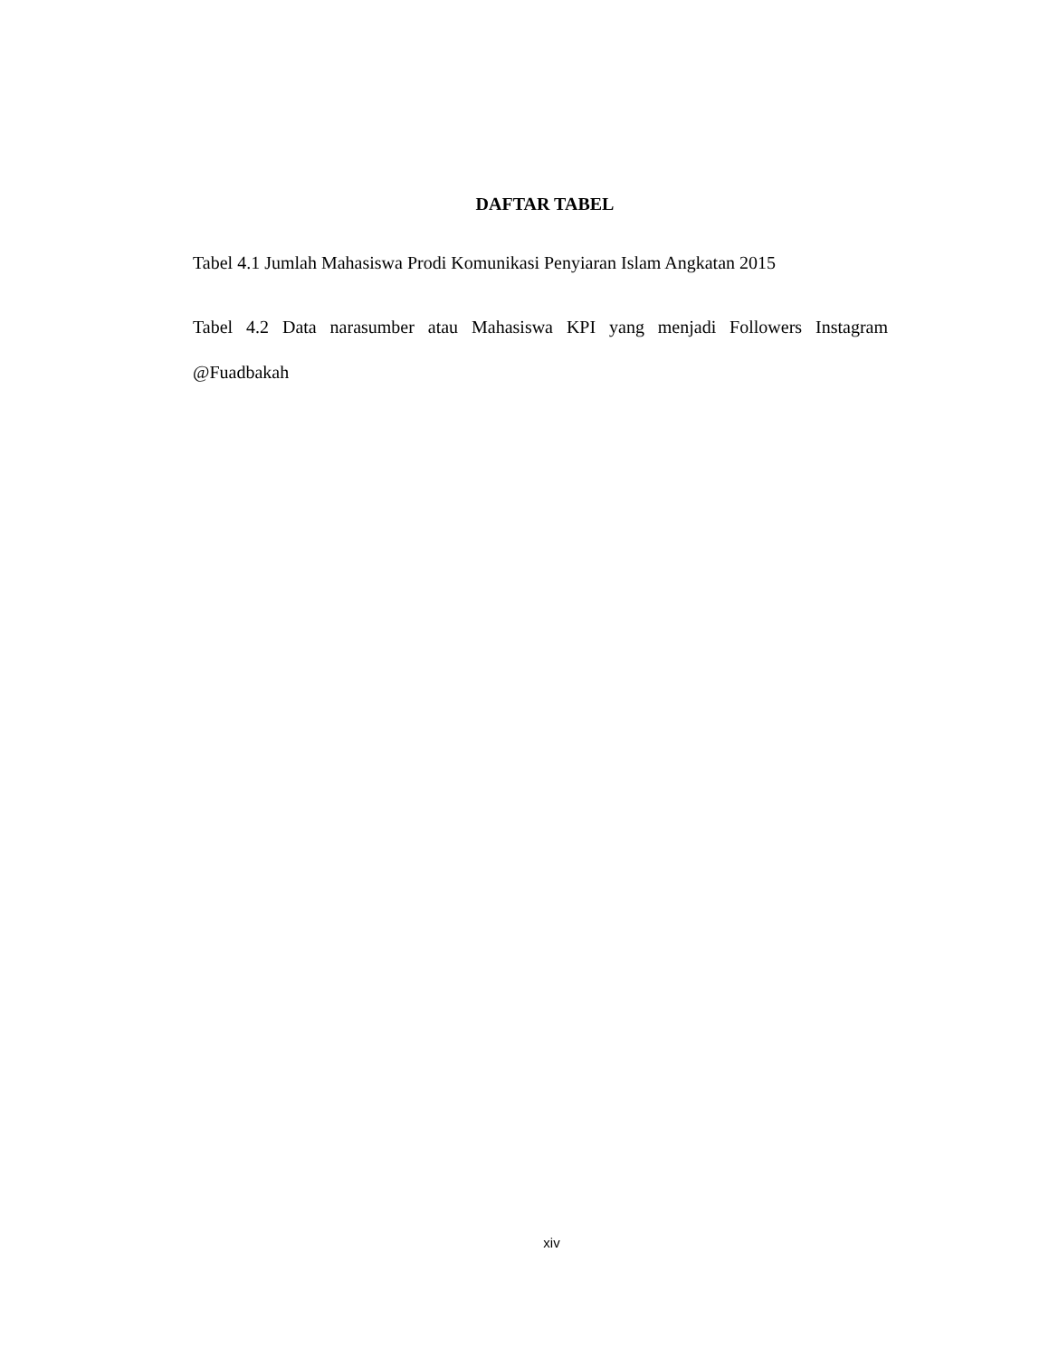DAFTAR TABEL
Tabel 4.1 Jumlah Mahasiswa Prodi Komunikasi Penyiaran Islam Angkatan 2015
Tabel 4.2 Data narasumber atau Mahasiswa KPI yang menjadi Followers Instagram @Fuadbakah
xiv